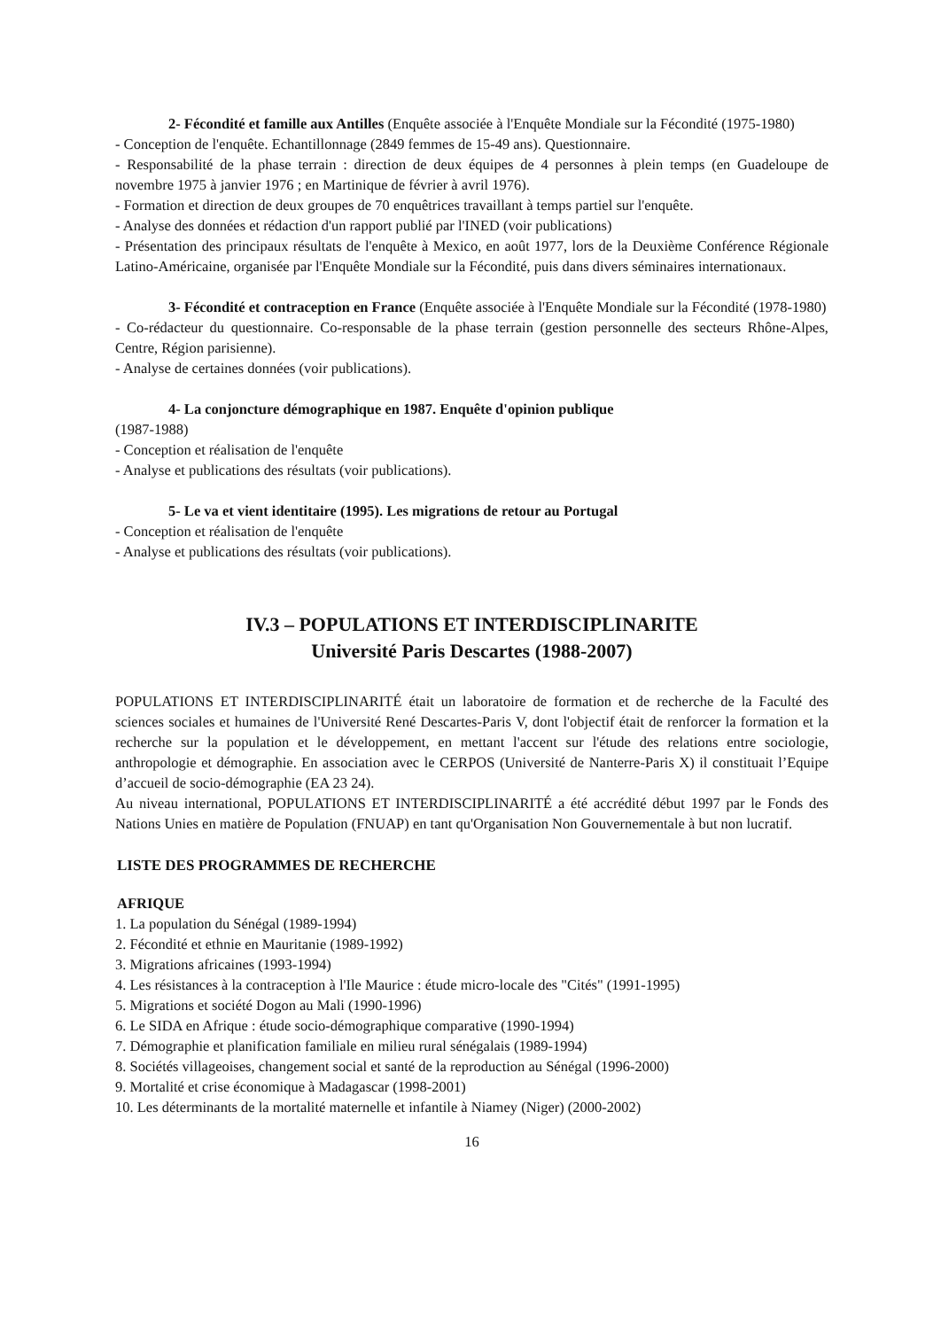2- Fécondité et famille aux Antilles (Enquête associée à l'Enquête Mondiale sur la Fécondité (1975-1980)
- Conception de l'enquête. Echantillonnage (2849 femmes de 15-49 ans). Questionnaire.
- Responsabilité de la phase terrain : direction de deux équipes de 4 personnes à plein temps (en Guadeloupe de novembre 1975 à janvier 1976 ; en Martinique de février à avril 1976).
- Formation et direction de deux groupes de 70 enquêtrices travaillant à temps partiel sur l'enquête.
- Analyse des données et rédaction d'un rapport publié par l'INED (voir publications)
- Présentation des principaux résultats de l'enquête à Mexico, en août 1977, lors de la Deuxième Conférence Régionale Latino-Américaine, organisée par l'Enquête Mondiale sur la Fécondité, puis dans divers séminaires internationaux.
3- Fécondité et contraception en France (Enquête associée à l'Enquête Mondiale sur la Fécondité (1978-1980)
- Co-rédacteur du questionnaire. Co-responsable de la phase terrain (gestion personnelle des secteurs Rhône-Alpes, Centre, Région parisienne).
- Analyse de certaines données (voir publications).
4- La conjoncture démographique en 1987. Enquête d'opinion publique
(1987-1988)
- Conception et réalisation de l'enquête
- Analyse et publications des résultats (voir publications).
5- Le va et vient identitaire (1995). Les migrations de retour au Portugal
- Conception et réalisation de l'enquête
- Analyse et publications des résultats (voir publications).
IV.3 – POPULATIONS ET INTERDISCIPLINARITE
Université Paris Descartes (1988-2007)
POPULATIONS ET INTERDISCIPLINARITÉ était un laboratoire de formation et de recherche de la Faculté des sciences sociales et humaines de l'Université René Descartes-Paris V, dont l'objectif était de renforcer la formation et la recherche sur la population et le développement, en mettant l'accent sur l'étude des relations entre sociologie, anthropologie et démographie. En association avec le CERPOS (Université de Nanterre-Paris X) il constituait l’Equipe d’accueil de socio-démographie (EA 23 24).
Au niveau international, POPULATIONS ET INTERDISCIPLINARITÉ a été accrédité début 1997 par le Fonds des Nations Unies en matière de Population (FNUAP) en tant qu'Organisation Non Gouvernementale à but non lucratif.
LISTE DES PROGRAMMES DE RECHERCHE
AFRIQUE
1. La population du Sénégal (1989-1994)
2. Fécondité et ethnie en Mauritanie (1989-1992)
3. Migrations africaines (1993-1994)
4. Les résistances à la contraception à l'Ile Maurice : étude micro-locale des "Cités" (1991-1995)
5. Migrations et société Dogon au Mali (1990-1996)
6. Le SIDA en Afrique : étude socio-démographique comparative (1990-1994)
7. Démographie et planification familiale en milieu rural sénégalais (1989-1994)
8. Sociétés villageoises, changement social et santé de la reproduction au Sénégal (1996-2000)
9. Mortalité et crise économique à Madagascar (1998-2001)
10. Les déterminants de la mortalité maternelle et infantile à Niamey (Niger) (2000-2002)
16